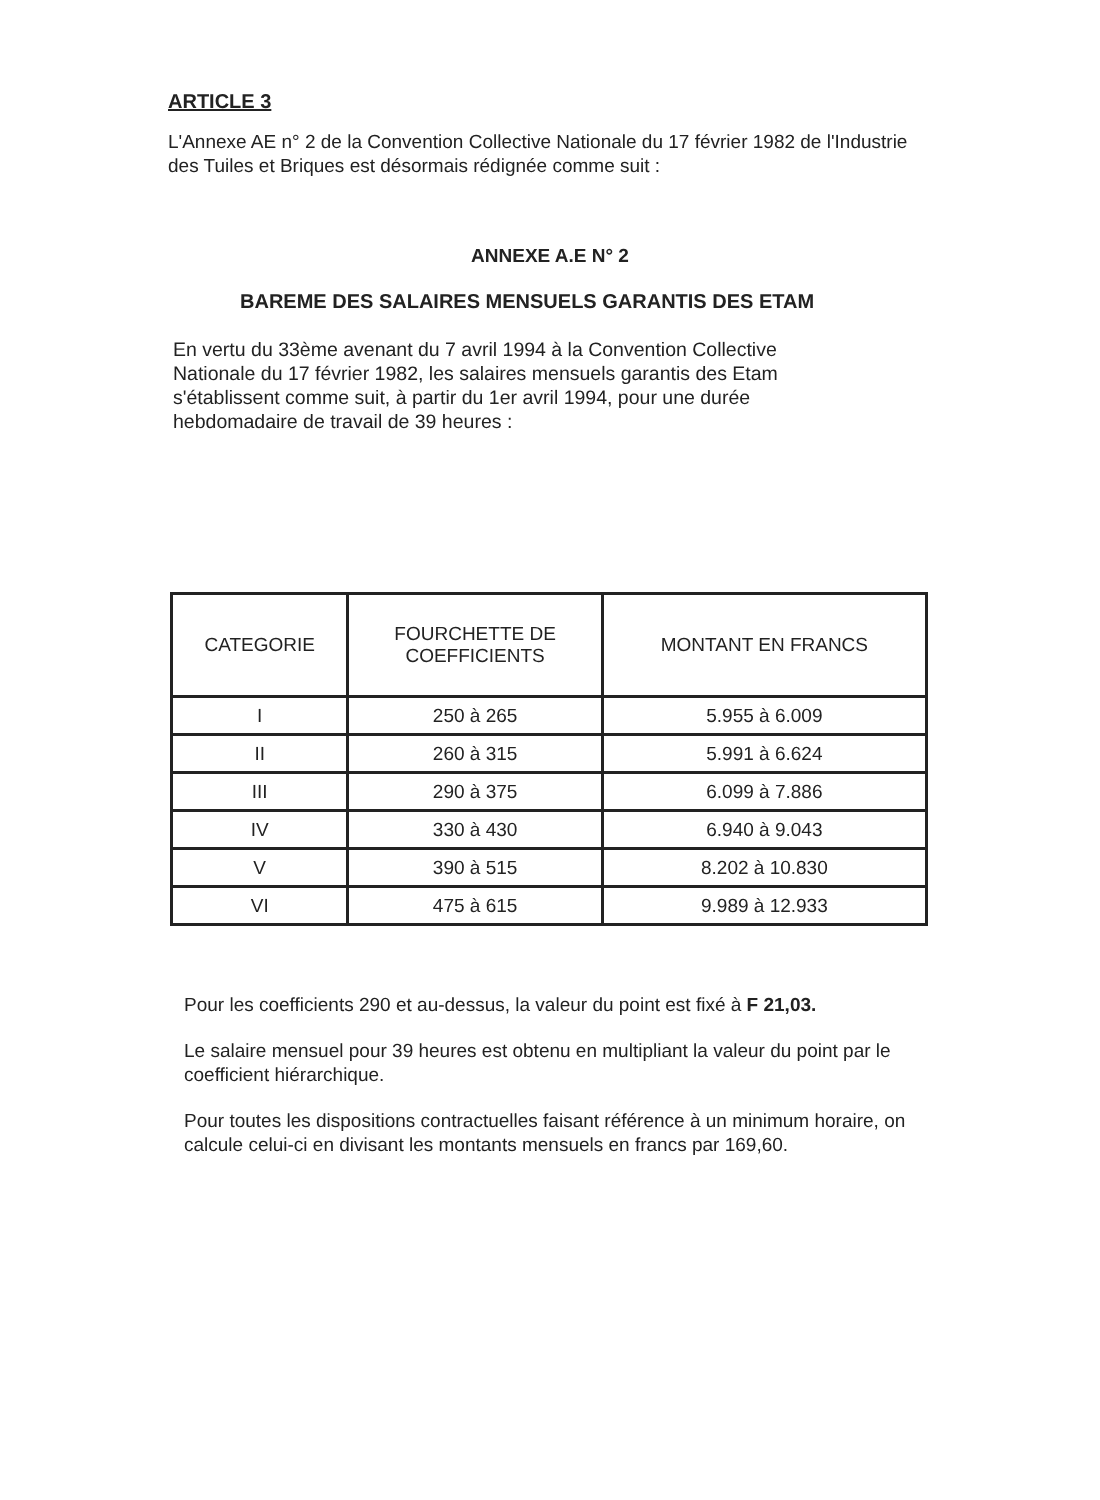ARTICLE 3
L'Annexe AE n° 2 de la Convention Collective Nationale du 17 février 1982 de l'Industrie des Tuiles et Briques est désormais rédignée comme suit :
ANNEXE A.E N° 2
BAREME DES SALAIRES MENSUELS GARANTIS DES ETAM
En vertu du 33ème avenant du 7 avril 1994 à la Convention Collective Nationale du 17 février 1982, les salaires mensuels garantis des Etam s'établissent comme suit, à partir du 1er avril 1994, pour une durée hebdomadaire de travail de 39 heures :
| CATEGORIE | FOURCHETTE DE COEFFICIENTS | MONTANT EN FRANCS |
| --- | --- | --- |
| I | 250 à 265 | 5.955 à 6.009 |
| II | 260 à 315 | 5.991 à 6.624 |
| III | 290 à 375 | 6.099 à 7.886 |
| IV | 330 à 430 | 6.940 à 9.043 |
| V | 390 à 515 | 8.202 à 10.830 |
| VI | 475 à 615 | 9.989 à 12.933 |
Pour les coefficients 290 et au-dessus, la valeur du point est fixé à F 21,03.
Le salaire mensuel pour 39 heures est obtenu en multipliant la valeur du point par le coefficient hiérarchique.
Pour toutes les dispositions contractuelles faisant référence à un minimum horaire, on calcule celui-ci en divisant les montants mensuels en francs par 169,60.